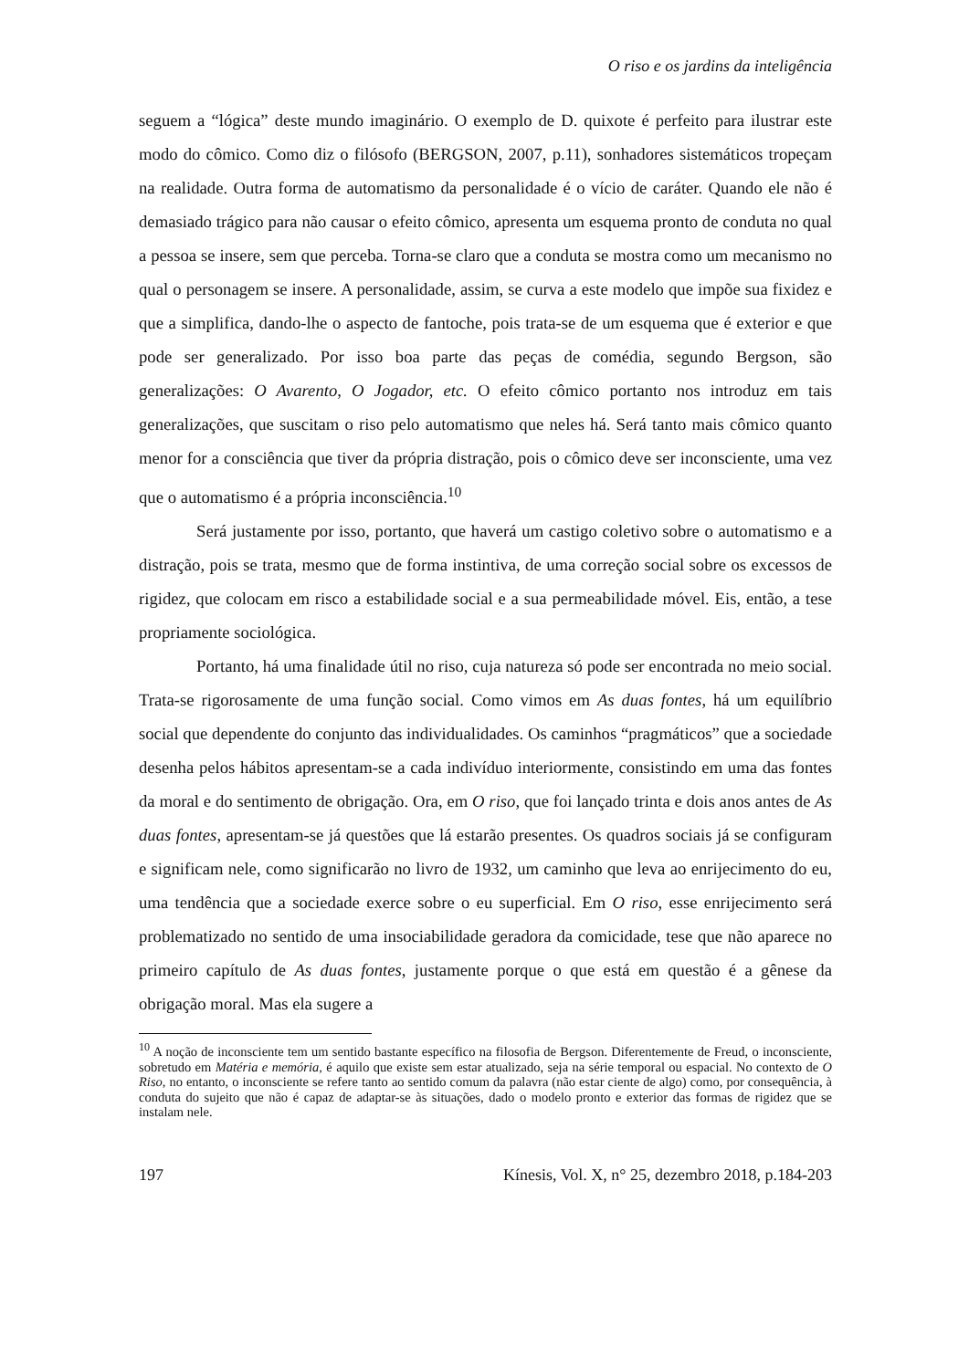O riso e os jardins da inteligência
seguem a “lógica” deste mundo imaginário. O exemplo de D. quixote é perfeito para ilustrar este modo do cômico. Como diz o filósofo (BERGSON, 2007, p.11), sonhadores sistemáticos tropeçam na realidade. Outra forma de automatismo da personalidade é o vício de caráter. Quando ele não é demasiado trágico para não causar o efeito cômico, apresenta um esquema pronto de conduta no qual a pessoa se insere, sem que perceba. Torna-se claro que a conduta se mostra como um mecanismo no qual o personagem se insere. A personalidade, assim, se curva a este modelo que impõe sua fixidez e que a simplifica, dando-lhe o aspecto de fantoche, pois trata-se de um esquema que é exterior e que pode ser generalizado. Por isso boa parte das peças de comédia, segundo Bergson, são generalizações: O Avarento, O Jogador, etc. O efeito cômico portanto nos introduz em tais generalizações, que suscitam o riso pelo automatismo que neles há. Será tanto mais cômico quanto menor for a consciência que tiver da própria distração, pois o cômico deve ser inconsciente, uma vez que o automatismo é a própria inconsciência.<sup>10</sup>
Será justamente por isso, portanto, que haverá um castigo coletivo sobre o automatismo e a distração, pois se trata, mesmo que de forma instintiva, de uma correção social sobre os excessos de rigidez, que colocam em risco a estabilidade social e a sua permeabilidade móvel. Eis, então, a tese propriamente sociológica.
Portanto, há uma finalidade útil no riso, cuja natureza só pode ser encontrada no meio social. Trata-se rigorosamente de uma função social. Como vimos em As duas fontes, há um equilíbrio social que dependente do conjunto das individualidades. Os caminhos “pragmáticos” que a sociedade desenha pelos hábitos apresentam-se a cada indivíduo interiormente, consistindo em uma das fontes da moral e do sentimento de obrigação. Ora, em O riso, que foi lançado trinta e dois anos antes de As duas fontes, apresentam-se já questões que lá estarão presentes. Os quadros sociais já se configuram e significam nele, como significarão no livro de 1932, um caminho que leva ao enrijecimento do eu, uma tendência que a sociedade exerce sobre o eu superficial. Em O riso, esse enrijecimento será problematizado no sentido de uma insociabilidade geradora da comicidade, tese que não aparece no primeiro capítulo de As duas fontes, justamente porque o que está em questão é a gênese da obrigação moral. Mas ela sugere a
<sup>10</sup> A noção de inconsciente tem um sentido bastante específico na filosofia de Bergson. Diferentemente de Freud, o inconsciente, sobretudo em Matéria e memória, é aquilo que existe sem estar atualizado, seja na série temporal ou espacial. No contexto de O Riso, no entanto, o inconsciente se refere tanto ao sentido comum da palavra (não estar ciente de algo) como, por consequência, à conduta do sujeito que não é capaz de adaptar-se às situações, dado o modelo pronto e exterior das formas de rigidez que se instalam nele.
197 Kínesis, Vol. X, n° 25, dezembro 2018, p.184-203